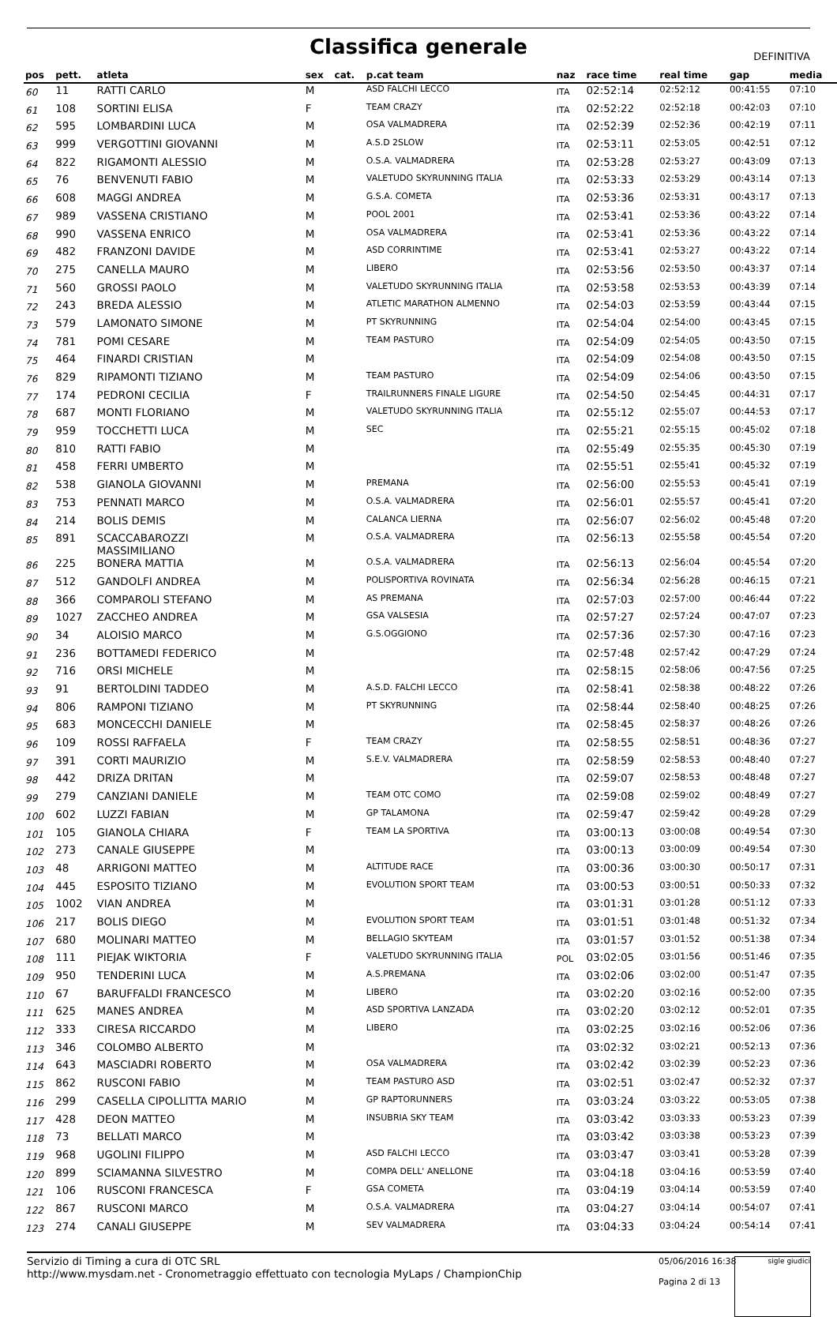Classifica generale
DEFINITIVA
| pos | pett. | atleta | sex | cat. | p.cat team | naz | race time | real time | gap | media |
| --- | --- | --- | --- | --- | --- | --- | --- | --- | --- | --- |
| 60 | 11 | RATTI CARLO | M | | ASD FALCHI LECCO | ITA | 02:52:14 | 02:52:12 | 00:41:55 | 07:10 |
| 61 | 108 | SORTINI ELISA | F | | TEAM CRAZY | ITA | 02:52:22 | 02:52:18 | 00:42:03 | 07:10 |
| 62 | 595 | LOMBARDINI LUCA | M | | OSA VALMADRERA | ITA | 02:52:39 | 02:52:36 | 00:42:19 | 07:11 |
| 63 | 999 | VERGOTTINI GIOVANNI | M | | A.S.D 2SLOW | ITA | 02:53:11 | 02:53:05 | 00:42:51 | 07:12 |
| 64 | 822 | RIGAMONTI ALESSIO | M | | O.S.A. VALMADRERA | ITA | 02:53:28 | 02:53:27 | 00:43:09 | 07:13 |
| 65 | 76 | BENVENUTI FABIO | M | | VALETUDO SKYRUNNING ITALIA | ITA | 02:53:33 | 02:53:29 | 00:43:14 | 07:13 |
| 66 | 608 | MAGGI ANDREA | M | | G.S.A. COMETA | ITA | 02:53:36 | 02:53:31 | 00:43:17 | 07:13 |
| 67 | 989 | VASSENA CRISTIANO | M | | POOL 2001 | ITA | 02:53:41 | 02:53:36 | 00:43:22 | 07:14 |
| 68 | 990 | VASSENA ENRICO | M | | OSA VALMADRERA | ITA | 02:53:41 | 02:53:36 | 00:43:22 | 07:14 |
| 69 | 482 | FRANZONI DAVIDE | M | | ASD CORRINTIME | ITA | 02:53:41 | 02:53:27 | 00:43:22 | 07:14 |
| 70 | 275 | CANELLA MAURO | M | | LIBERO | ITA | 02:53:56 | 02:53:50 | 00:43:37 | 07:14 |
| 71 | 560 | GROSSI PAOLO | M | | VALETUDO SKYRUNNING ITALIA | ITA | 02:53:58 | 02:53:53 | 00:43:39 | 07:14 |
| 72 | 243 | BREDA ALESSIO | M | | ATLETIC MARATHON ALMENNO | ITA | 02:54:03 | 02:53:59 | 00:43:44 | 07:15 |
| 73 | 579 | LAMONATO SIMONE | M | | PT SKYRUNNING | ITA | 02:54:04 | 02:54:00 | 00:43:45 | 07:15 |
| 74 | 781 | POMI CESARE | M | | TEAM PASTURO | ITA | 02:54:09 | 02:54:05 | 00:43:50 | 07:15 |
| 75 | 464 | FINARDI CRISTIAN | M | | | ITA | 02:54:09 | 02:54:08 | 00:43:50 | 07:15 |
| 76 | 829 | RIPAMONTI TIZIANO | M | | TEAM PASTURO | ITA | 02:54:09 | 02:54:06 | 00:43:50 | 07:15 |
| 77 | 174 | PEDRONI CECILIA | F | | TRAILRUNNERS FINALE LIGURE | ITA | 02:54:50 | 02:54:45 | 00:44:31 | 07:17 |
| 78 | 687 | MONTI FLORIANO | M | | VALETUDO SKYRUNNING ITALIA | ITA | 02:55:12 | 02:55:07 | 00:44:53 | 07:17 |
| 79 | 959 | TOCCHETTI LUCA | M | | SEC | ITA | 02:55:21 | 02:55:15 | 00:45:02 | 07:18 |
| 80 | 810 | RATTI FABIO | M | | | ITA | 02:55:49 | 02:55:35 | 00:45:30 | 07:19 |
| 81 | 458 | FERRI UMBERTO | M | | | ITA | 02:55:51 | 02:55:41 | 00:45:32 | 07:19 |
| 82 | 538 | GIANOLA GIOVANNI | M | | PREMANA | ITA | 02:56:00 | 02:55:53 | 00:45:41 | 07:19 |
| 83 | 753 | PENNATI MARCO | M | | O.S.A. VALMADRERA | ITA | 02:56:01 | 02:55:57 | 00:45:41 | 07:20 |
| 84 | 214 | BOLIS DEMIS | M | | CALANCA LIERNA | ITA | 02:56:07 | 02:56:02 | 00:45:48 | 07:20 |
| 85 | 891 | SCACCABAROZZI MASSIMILIANO | M | | O.S.A. VALMADRERA | ITA | 02:56:13 | 02:55:58 | 00:45:54 | 07:20 |
| 86 | 225 | BONERA MATTIA | M | | O.S.A. VALMADRERA | ITA | 02:56:13 | 02:56:04 | 00:45:54 | 07:20 |
| 87 | 512 | GANDOLFI ANDREA | M | | POLISPORTIVA ROVINATA | ITA | 02:56:34 | 02:56:28 | 00:46:15 | 07:21 |
| 88 | 366 | COMPAROLI STEFANO | M | | AS PREMANA | ITA | 02:57:03 | 02:57:00 | 00:46:44 | 07:22 |
| 89 | 1027 | ZACCHEO ANDREA | M | | GSA VALSESIA | ITA | 02:57:27 | 02:57:24 | 00:47:07 | 07:23 |
| 90 | 34 | ALOISIO MARCO | M | | G.S.OGGIONO | ITA | 02:57:36 | 02:57:30 | 00:47:16 | 07:23 |
| 91 | 236 | BOTTAMEDI FEDERICO | M | | | ITA | 02:57:48 | 02:57:42 | 00:47:29 | 07:24 |
| 92 | 716 | ORSI MICHELE | M | | | ITA | 02:58:15 | 02:58:06 | 00:47:56 | 07:25 |
| 93 | 91 | BERTOLDINI TADDEO | M | | A.S.D. FALCHI LECCO | ITA | 02:58:41 | 02:58:38 | 00:48:22 | 07:26 |
| 94 | 806 | RAMPONI TIZIANO | M | | PT SKYRUNNING | ITA | 02:58:44 | 02:58:40 | 00:48:25 | 07:26 |
| 95 | 683 | MONCECCHI DANIELE | M | | | ITA | 02:58:45 | 02:58:37 | 00:48:26 | 07:26 |
| 96 | 109 | ROSSI RAFFAELA | F | | TEAM CRAZY | ITA | 02:58:55 | 02:58:51 | 00:48:36 | 07:27 |
| 97 | 391 | CORTI MAURIZIO | M | | S.E.V. VALMADRERA | ITA | 02:58:59 | 02:58:53 | 00:48:40 | 07:27 |
| 98 | 442 | DRIZA DRITAN | M | | | ITA | 02:59:07 | 02:58:53 | 00:48:48 | 07:27 |
| 99 | 279 | CANZIANI DANIELE | M | | TEAM OTC COMO | ITA | 02:59:08 | 02:59:02 | 00:48:49 | 07:27 |
| 100 | 602 | LUZZI FABIAN | M | | GP TALAMONA | ITA | 02:59:47 | 02:59:42 | 00:49:28 | 07:29 |
| 101 | 105 | GIANOLA CHIARA | F | | TEAM LA SPORTIVA | ITA | 03:00:13 | 03:00:08 | 00:49:54 | 07:30 |
| 102 | 273 | CANALE GIUSEPPE | M | | | ITA | 03:00:13 | 03:00:09 | 00:49:54 | 07:30 |
| 103 | 48 | ARRIGONI MATTEO | M | | ALTITUDE RACE | ITA | 03:00:36 | 03:00:30 | 00:50:17 | 07:31 |
| 104 | 445 | ESPOSITO TIZIANO | M | | EVOLUTION SPORT TEAM | ITA | 03:00:53 | 03:00:51 | 00:50:33 | 07:32 |
| 105 | 1002 | VIAN ANDREA | M | | | ITA | 03:01:31 | 03:01:28 | 00:51:12 | 07:33 |
| 106 | 217 | BOLIS DIEGO | M | | EVOLUTION SPORT TEAM | ITA | 03:01:51 | 03:01:48 | 00:51:32 | 07:34 |
| 107 | 680 | MOLINARI MATTEO | M | | BELLAGIO SKYTEAM | ITA | 03:01:57 | 03:01:52 | 00:51:38 | 07:34 |
| 108 | 111 | PIEJAK WIKTORIA | F | | VALETUDO SKYRUNNING ITALIA | POL | 03:02:05 | 03:01:56 | 00:51:46 | 07:35 |
| 109 | 950 | TENDERINI LUCA | M | | A.S.PREMANA | ITA | 03:02:06 | 03:02:00 | 00:51:47 | 07:35 |
| 110 | 67 | BARUFFALDI FRANCESCO | M | | LIBERO | ITA | 03:02:20 | 03:02:16 | 00:52:00 | 07:35 |
| 111 | 625 | MANES ANDREA | M | | ASD SPORTIVA LANZADA | ITA | 03:02:20 | 03:02:12 | 00:52:01 | 07:35 |
| 112 | 333 | CIRESA RICCARDO | M | | LIBERO | ITA | 03:02:25 | 03:02:16 | 00:52:06 | 07:36 |
| 113 | 346 | COLOMBO ALBERTO | M | | | ITA | 03:02:32 | 03:02:21 | 00:52:13 | 07:36 |
| 114 | 643 | MASCIADRI ROBERTO | M | | OSA VALMADRERA | ITA | 03:02:42 | 03:02:39 | 00:52:23 | 07:36 |
| 115 | 862 | RUSCONI FABIO | M | | TEAM PASTURO ASD | ITA | 03:02:51 | 03:02:47 | 00:52:32 | 07:37 |
| 116 | 299 | CASELLA CIPOLLITTA MARIO | M | | GP RAPTORUNNERS | ITA | 03:03:24 | 03:03:22 | 00:53:05 | 07:38 |
| 117 | 428 | DEON MATTEO | M | | INSUBRIA SKY TEAM | ITA | 03:03:42 | 03:03:33 | 00:53:23 | 07:39 |
| 118 | 73 | BELLATI MARCO | M | | | ITA | 03:03:42 | 03:03:38 | 00:53:23 | 07:39 |
| 119 | 968 | UGOLINI FILIPPO | M | | ASD FALCHI LECCO | ITA | 03:03:47 | 03:03:41 | 00:53:28 | 07:39 |
| 120 | 899 | SCIAMANNA SILVESTRO | M | | COMPA DELL' ANELLONE | ITA | 03:04:18 | 03:04:16 | 00:53:59 | 07:40 |
| 121 | 106 | RUSCONI FRANCESCA | F | | GSA COMETA | ITA | 03:04:19 | 03:04:14 | 00:53:59 | 07:40 |
| 122 | 867 | RUSCONI MARCO | M | | O.S.A. VALMADRERA | ITA | 03:04:27 | 03:04:14 | 00:54:07 | 07:41 |
| 123 | 274 | CANALI GIUSEPPE | M | | SEV VALMADRERA | ITA | 03:04:33 | 03:04:24 | 00:54:14 | 07:41 |
Servizio di Timing a cura di OTC SRL
http://www.mysdam.net - Cronometraggio effettuato con tecnologia MyLaps / ChampionChip
05/06/2016 16:38
Pagina 2 di 13
sigle giudici